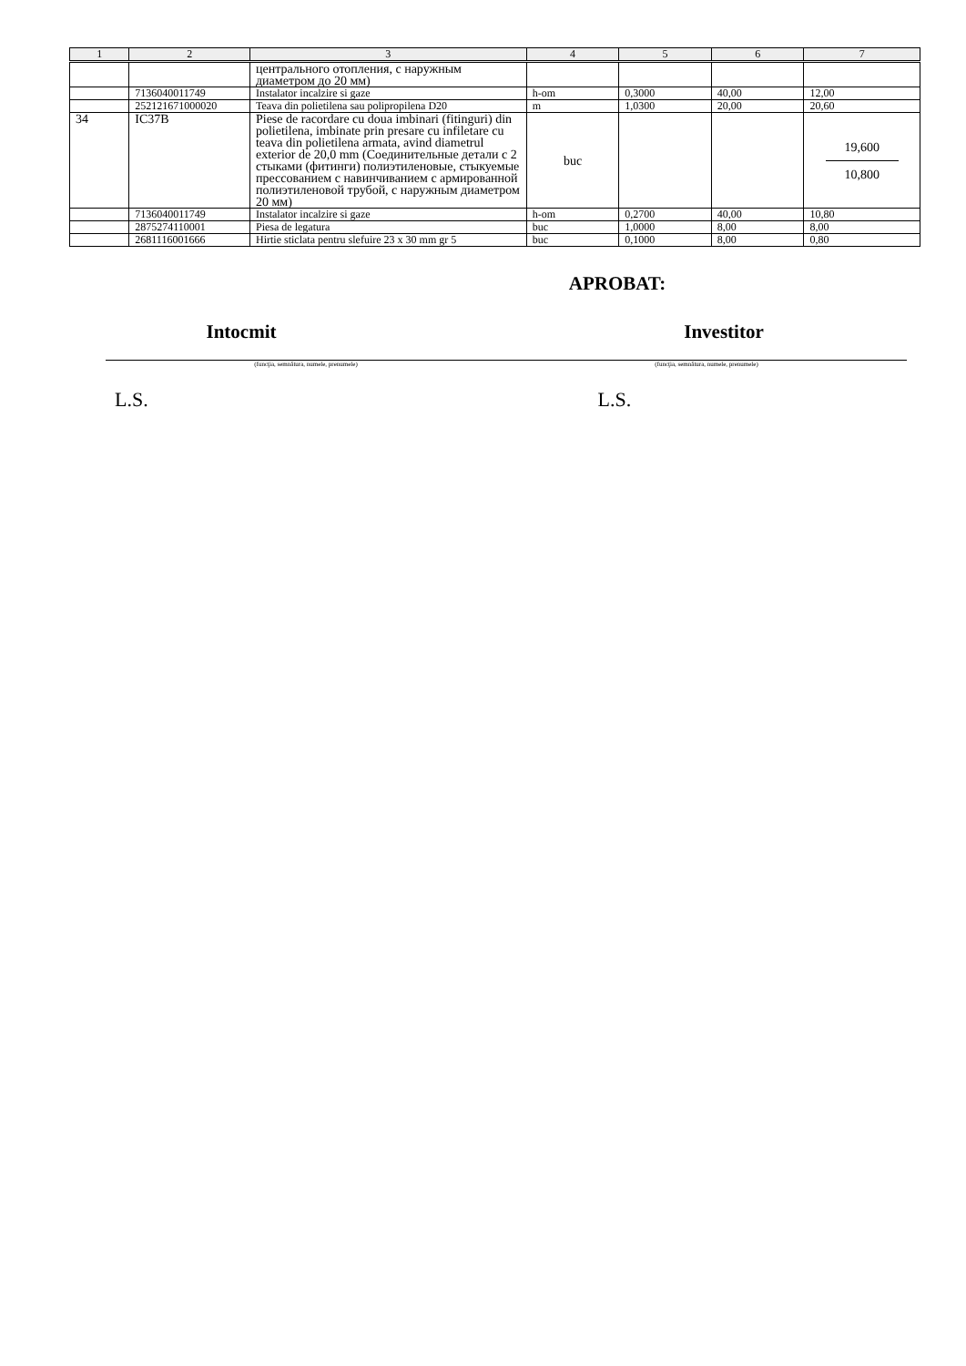| 1 | 2 | 3 | 4 | 5 | 6 | 7 |
| --- | --- | --- | --- | --- | --- | --- |
| | | центрального отопления, с наружным диаметром до 20 мм) | | | | |
| | 7136040011749 | Instalator incalzire si gaze | h-om | 0,3000 | 40,00 | 12,00 |
| | 252121671000020 | Teava din polietilena sau polipropilena D20 | m | 1,0300 | 20,00 | 20,60 |
| 34 | IC37B | Piese de racordare cu doua imbinari (fitinguri) din polietilena, imbinate prin presare cu infiletare cu teava din polietilena armata, avind diametrul exterior de 20,0 mm (Соединительные детали с 2 стыками (фитинги) полиэтиленовые, стыкуемые прессованием с навинчиванием с армированной полиэтиленовой трубой, с наружным диаметром 20 мм) | buc | | | 19,600 10,800 |
| | 7136040011749 | Instalator incalzire si gaze | h-om | 0,2700 | 40,00 | 10,80 |
| | 2875274110001 | Piesa de legatura | buc | 1,0000 | 8,00 | 8,00 |
| | 2681116001666 | Hirtie sticlata pentru slefuire 23 x 30 mm gr 5 | buc | 0,1000 | 8,00 | 0,80 |
APROBAT:
Intocmit Investitor
(funcţia, semnătura, numele, prenumele) (funcţia, semnătura, numele, prenumele)
L.S. L.S.